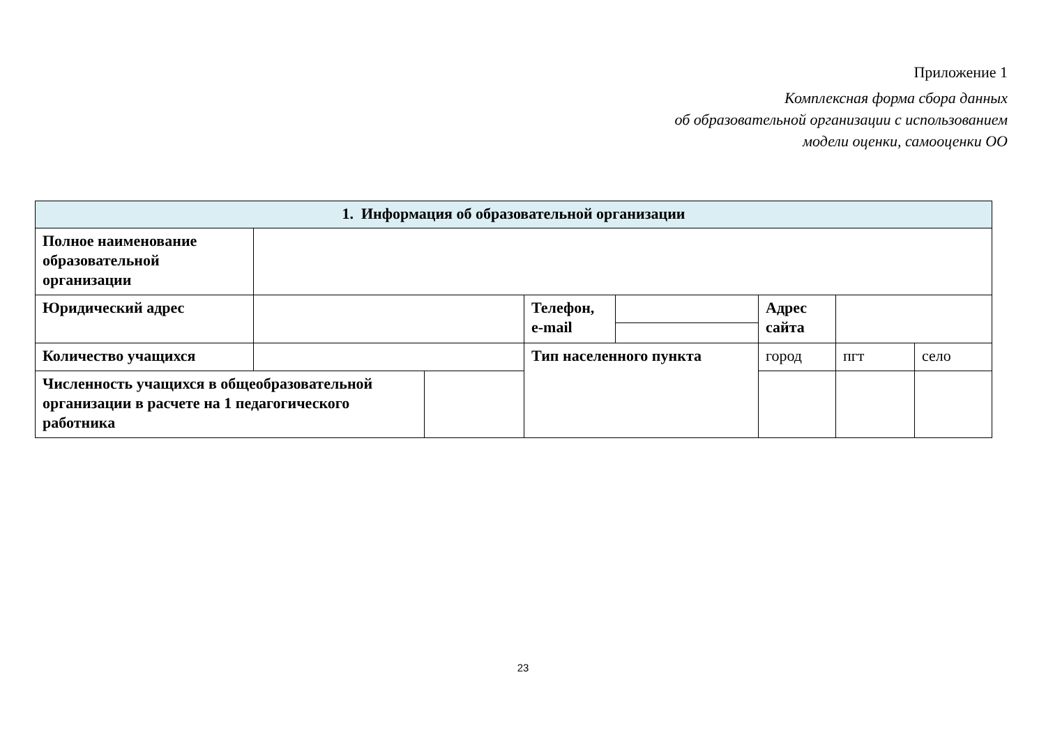Приложение 1
Комплексная форма сбора данных
об образовательной организации с использованием
модели оценки, самооценки ОО
| 1. Информация об образовательной организации | | | | | | | | |
| Полное наименование образовательной организации | | | | | | | | |
| Юридический адрес | | | Телефон, e-mail | | Адрес сайта | | | |
| Количество учащихся | | | Тип населенного пункта | | город | | пгт | село |
| Численность учащихся в общеобразовательной организации в расчете на 1 педагогического работника | | | | | | | | |
23